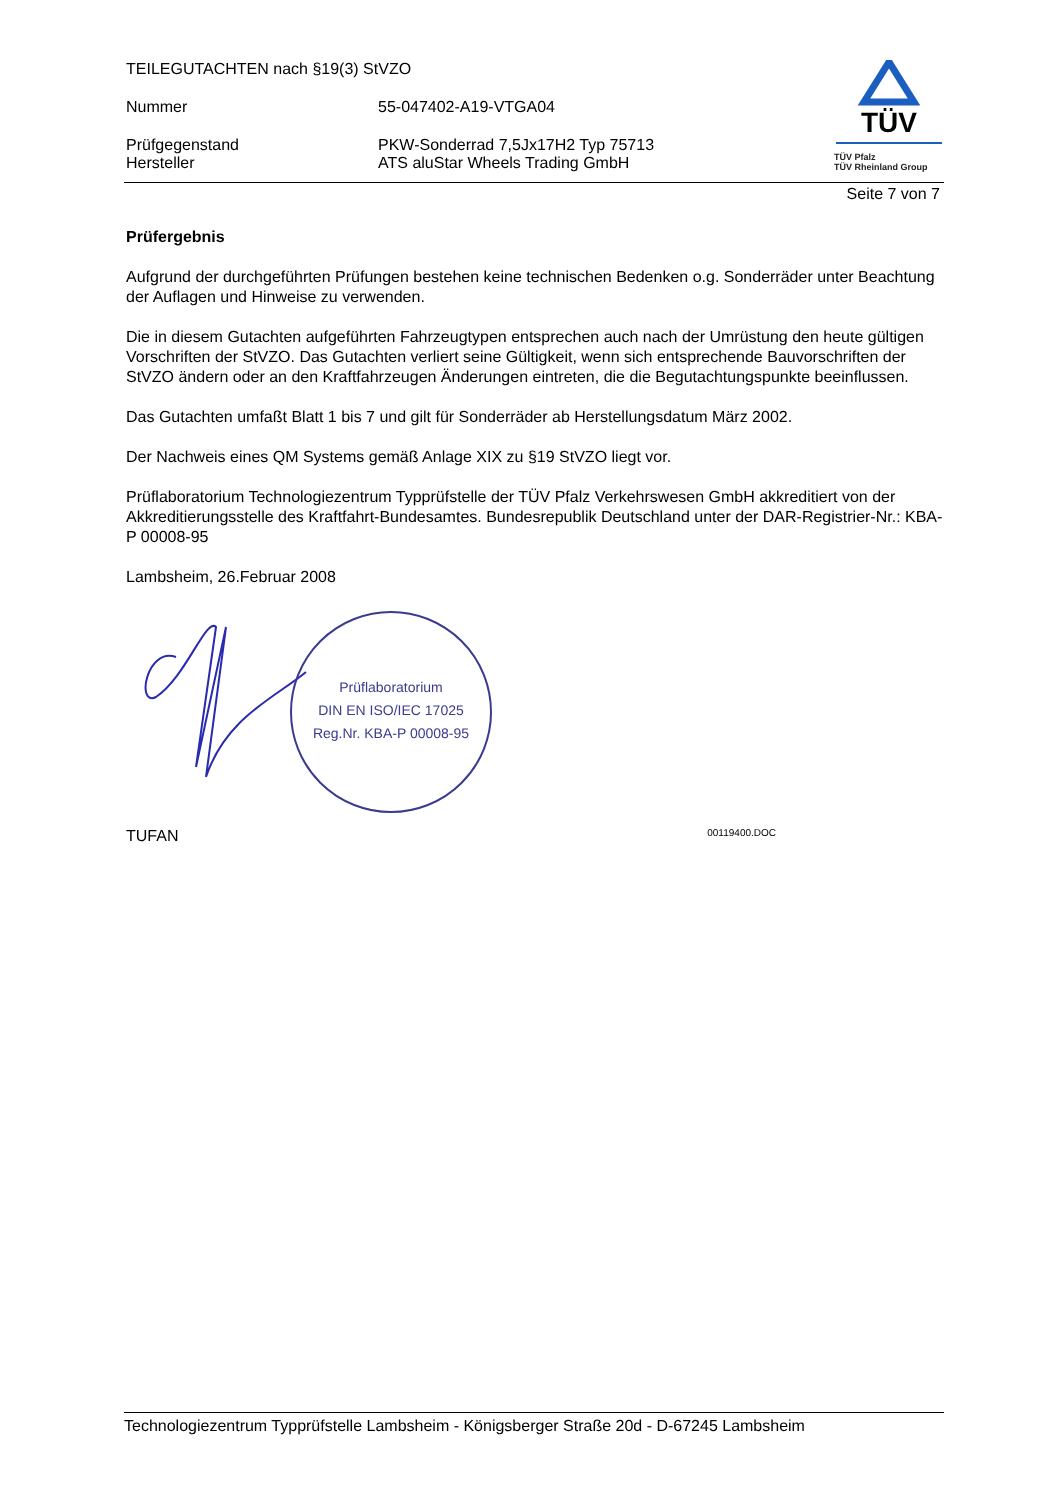TEILEGUTACHTEN nach §19(3) StVZO
Nummer 55-047402-A19-VTGA04
Prüfgegenstand
Hersteller
PKW-Sonderrad 7,5Jx17H2 Typ 75713
ATS aluStar Wheels Trading GmbH
TÜV
TÜV Pfalz
TÜV Rheinland Group
Seite 7 von 7
Prüfergebnis
Aufgrund der durchgeführten Prüfungen bestehen keine technischen Bedenken o.g. Sonderräder unter Beachtung der Auflagen und Hinweise zu verwenden.
Die in diesem Gutachten aufgeführten Fahrzeugtypen entsprechen auch nach der Umrüstung den heute gültigen Vorschriften der StVZO. Das Gutachten verliert seine Gültigkeit, wenn sich entsprechende Bauvorschriften der StVZO ändern oder an den Kraftfahrzeugen Änderungen eintreten, die die Begutachtungspunkte beeinflussen.
Das Gutachten umfaßt Blatt 1 bis 7 und gilt für Sonderräder ab Herstellungsdatum März 2002.
Der Nachweis eines QM Systems gemäß Anlage XIX zu §19 StVZO liegt vor.
Prüflaboratorium Technologiezentrum Typprüfstelle der TÜV Pfalz Verkehrswesen GmbH akkreditiert von der Akkreditierungsstelle des Kraftfahrt-Bundesamtes. Bundesrepublik Deutschland unter der DAR-Registrier-Nr.: KBA-P 00008-95
Lambsheim, 26.Februar 2008
Prüflaboratorium
DIN EN ISO/IEC 17025
Reg.Nr. KBA-P 00008-95
TUFAN 00119400.DOC
Technologiezentrum Typprüfstelle Lambsheim - Königsberger Straße 20d - D-67245 Lambsheim